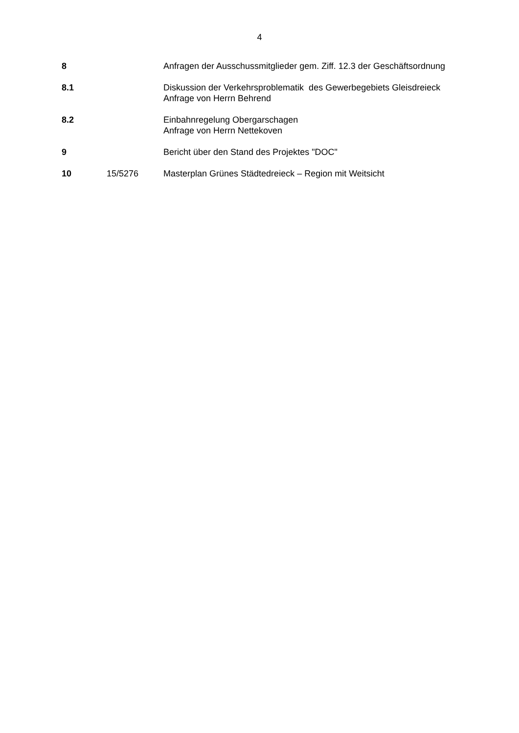4
| 8 | | Anfragen der Ausschussmitglieder gem. Ziff. 12.3 der Geschäftsordnung |
| 8.1 | | Diskussion der Verkehrsproblematik des Gewerbegebiets Gleisdreieck Anfrage von Herrn Behrend |
| 8.2 | | Einbahnregelung Obergarschagen Anfrage von Herrn Nettekoven |
| 9 | | Bericht über den Stand des Projektes "DOC" |
| 10 | 15/5276 | Masterplan Grünes Städtedreieck – Region mit Weitsicht |